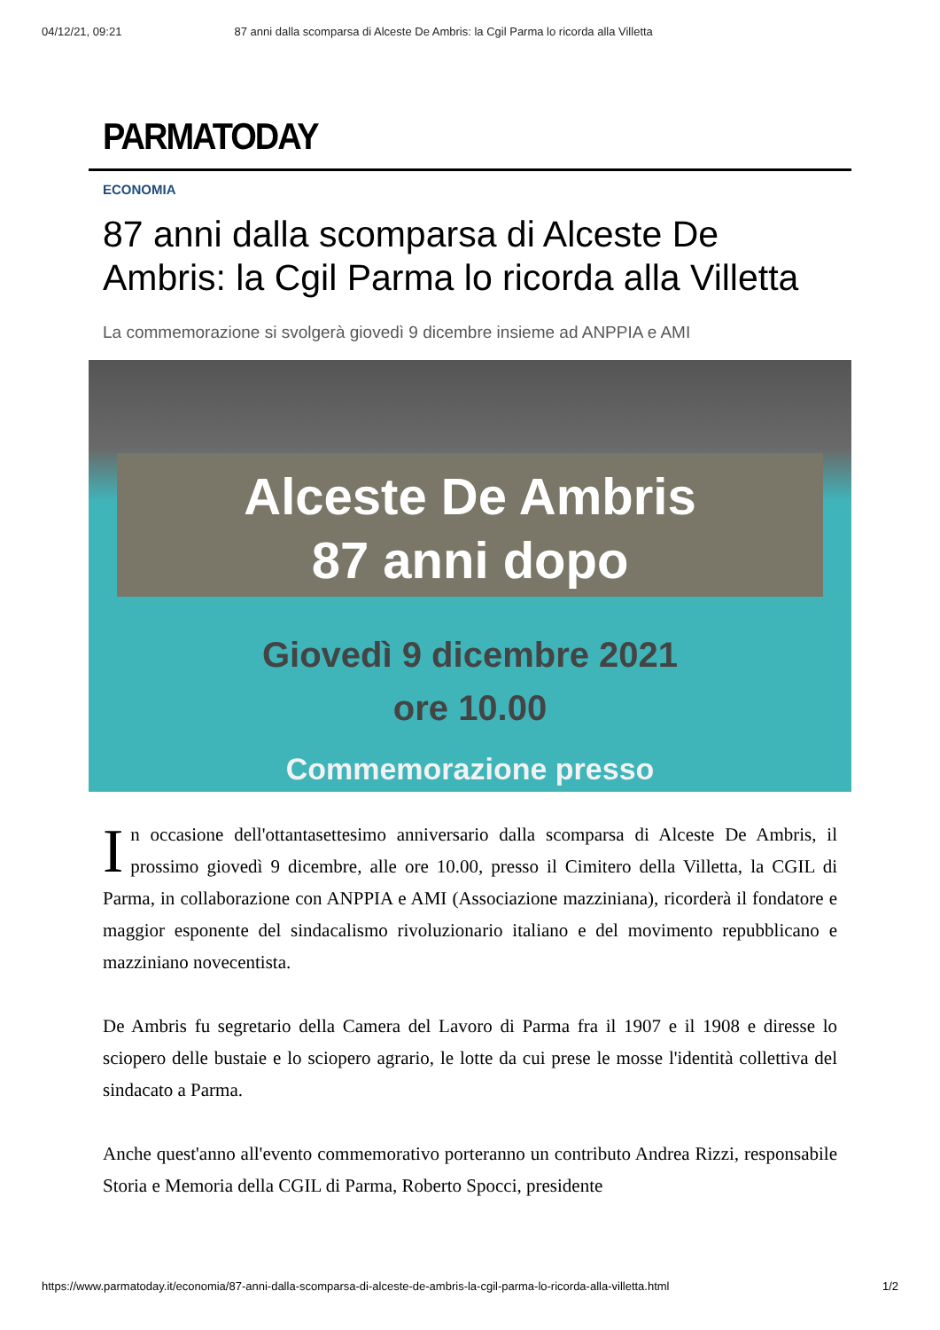04/12/21, 09:21 87 anni dalla scomparsa di Alceste De Ambris: la Cgil Parma lo ricorda alla Villetta
PARMATODAY
ECONOMIA
87 anni dalla scomparsa di Alceste De Ambris: la Cgil Parma lo ricorda alla Villetta
La commemorazione si svolgerà giovedì 9 dicembre insieme ad ANPPIA e AMI
Alceste De Ambris
87 anni dopo
Giovedì 9 dicembre 2021
ore 10.00
Commemorazione presso
In occasione dell'ottantasettesimo anniversario dalla scomparsa di Alceste De Ambris, il prossimo giovedì 9 dicembre, alle ore 10.00, presso il Cimitero della Villetta, la CGIL di Parma, in collaborazione con ANPPIA e AMI (Associazione mazziniana), ricorderà il fondatore e maggior esponente del sindacalismo rivoluzionario italiano e del movimento repubblicano e mazziniano novecentista.
De Ambris fu segretario della Camera del Lavoro di Parma fra il 1907 e il 1908 e diresse lo sciopero delle bustaie e lo sciopero agrario, le lotte da cui prese le mosse l'identità collettiva del sindacato a Parma.
Anche quest'anno all'evento commemorativo porteranno un contributo Andrea Rizzi, responsabile Storia e Memoria della CGIL di Parma, Roberto Spocci, presidente
https://www.parmatoday.it/economia/87-anni-dalla-scomparsa-di-alceste-de-ambris-la-cgil-parma-lo-ricorda-alla-villetta.html 1/2